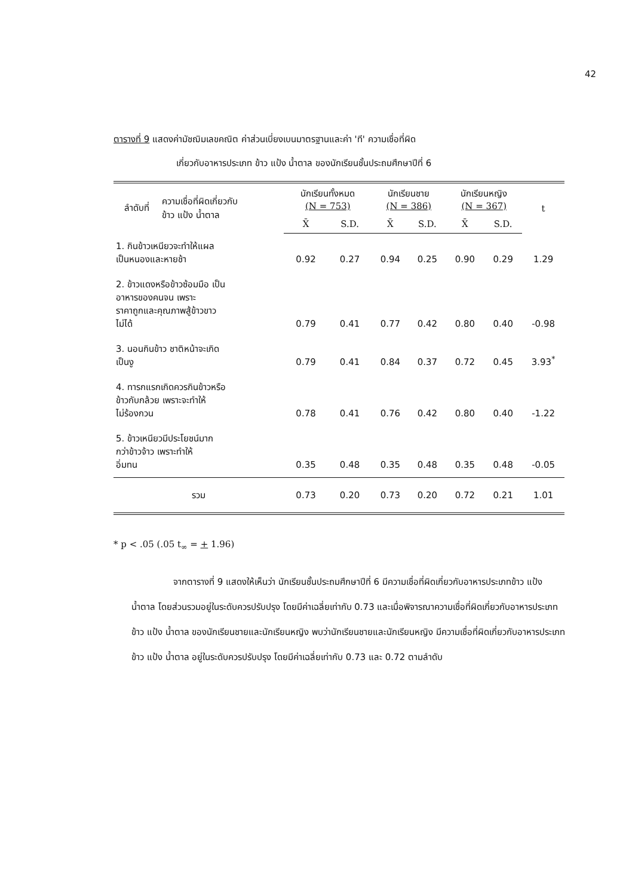42
ตารางที่ 9 แสดงค่ามัชฌิมเลขคณิต ค่าส่วนเบี่ยงเบนมาตรฐานและค่า 'ที' ความเชื่อที่ผิด
เกี่ยวกับอาหารประเภท ข้าว แป้ง น้ำตาล ของนักเรียนชั้นประถมศึกษาปีที่ 6
| ลำดับที่ | ความเชื่อที่ผิดเกี่ยวกับ ข้าว แป้ง น้ำตาล | นักเรียนทั้งหมด (N = 753) | | นักเรียนชาย (N = 386) | | นักเรียนหญิง (N = 367) | | t |
| --- | --- | --- | --- | --- | --- | --- | --- | --- |
| | | X̄ | S.D. | X̄ | S.D. | X̄ | S.D. | |
| 1. กินข้าวเหนียวจะทำให้แผล เป็นหนองและหายช้า | | 0.92 | 0.27 | 0.94 | 0.25 | 0.90 | 0.29 | 1.29 |
| 2. ข้าวแดงหรือข้าวซ้อมมือ เป็น อาหารของคนจน เพราะ ราคาถูกและคุณภาพสู้ข้าวขาว ไม่ได้ | | 0.79 | 0.41 | 0.77 | 0.42 | 0.80 | 0.40 | -0.98 |
| 3. นอนกินข้าว ชาติหน้าจะเกิด เป็นงู | | 0.79 | 0.41 | 0.84 | 0.37 | 0.72 | 0.45 | 3.93<sup>*</sup> |
| 4. ทารกแรกเกิดควรกินข้าวหรือ ข้าวกับกล้วย เพราะจะทำให้ ไม่ร้องกวน | | 0.78 | 0.41 | 0.76 | 0.42 | 0.80 | 0.40 | -1.22 |
| 5. ข้าวเหนียวมีประโยชน์มาก กว่าข้าวจ้าว เพราะทำให้ อิ่มทน | | 0.35 | 0.48 | 0.35 | 0.48 | 0.35 | 0.48 | -0.05 |
| รวม | | 0.73 | 0.20 | 0.73 | 0.20 | 0.72 | 0.21 | 1.01 |
* p < .05 (.05 t<sub>∞</sub> = + 1.96)
จากตารางที่ 9 แสดงให้เห็นว่า นักเรียนชั้นประถมศึกษาปีที่ 6 มีความเชื่อที่ผิดเกี่ยวกับอาหารประเภทข้าว แป้ง น้ำตาล โดยส่วนรวมอยู่ในระดับควรปรับปรุง โดยมีค่าเฉลี่ยเท่ากับ 0.73 และเมื่อพิจารณาความเชื่อที่ผิดเกี่ยวกับอาหารประเภทข้าว แป้ง น้ำตาล ของนักเรียนชายและนักเรียนหญิง พบว่านักเรียนชายและนักเรียนหญิง มีความเชื่อที่ผิดเกี่ยวกับอาหารประเภทข้าว แป้ง น้ำตาล อยู่ในระดับควรปรับปรุง โดยมีค่าเฉลี่ยเท่ากับ 0.73 และ 0.72 ตามลำดับ